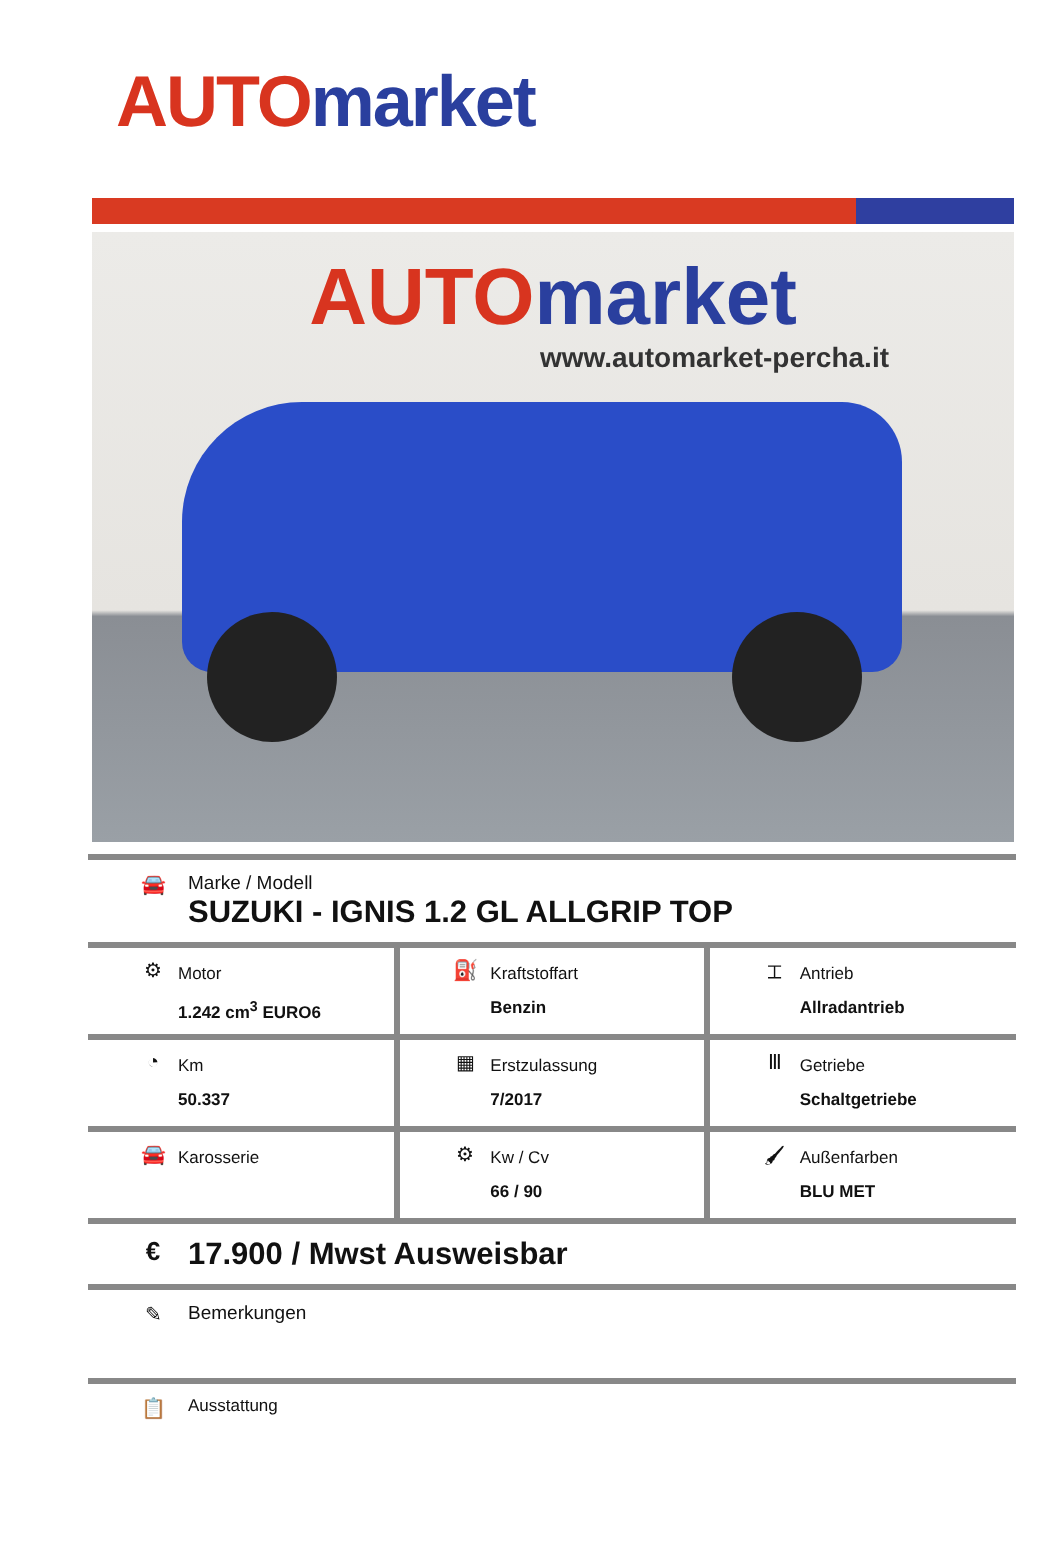AUTO market
AUTO market
www.automarket-percha.it
🚘 Marke / Modell
SUZUKI - IGNIS 1.2 GL ALLGRIP TOP
| ⚙ Motor 1.242 cm<sup>3</sup> EURO6 | ⛽ Kraftstoffart Benzin | ⌶ Antrieb Allradantrieb |
| ◔ Km 50.337 | ▦ Erstzulassung 7/2017 | Ⅲ Getriebe Schaltgetriebe |
| 🚘 Karosserie | ⚙ Kw / Cv 66 / 90 | 🖌 Außenfarben BLU MET |
€
17.900 / Mwst Ausweisbar
✎ Bemerkungen
📋
Ausstattung